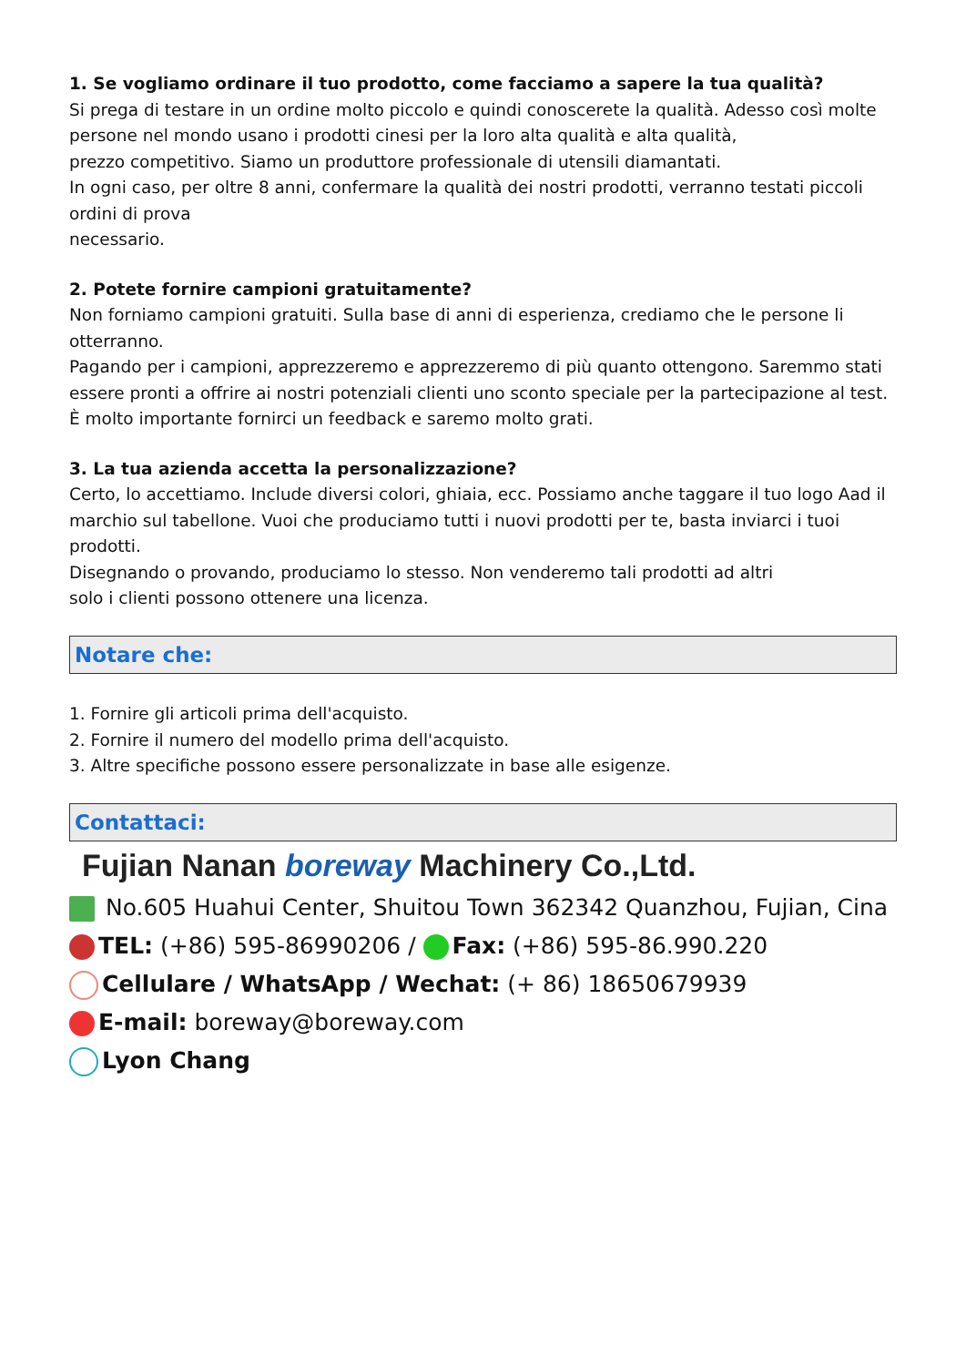1. Se vogliamo ordinare il tuo prodotto, come facciamo a sapere la tua qualità?
Si prega di testare in un ordine molto piccolo e quindi conoscerete la qualità. Adesso così molte persone nel mondo usano i prodotti cinesi per la loro alta qualità e alta qualità,
prezzo competitivo. Siamo un produttore professionale di utensili diamantati.
In ogni caso, per oltre 8 anni, confermare la qualità dei nostri prodotti, verranno testati piccoli ordini di prova
necessario.
2. Potete fornire campioni gratuitamente?
Non forniamo campioni gratuiti. Sulla base di anni di esperienza, crediamo che le persone li otterranno.
Pagando per i campioni, apprezzeremo e apprezzeremo di più quanto ottengono. Saremmo stati
essere pronti a offrire ai nostri potenziali clienti uno sconto speciale per la partecipazione al test.
È molto importante fornirci un feedback e saremo molto grati.
3. La tua azienda accetta la personalizzazione?
Certo, lo accettiamo. Include diversi colori, ghiaia, ecc. Possiamo anche taggare il tuo logo Aad il marchio sul tabellone. Vuoi che produciamo tutti i nuovi prodotti per te, basta inviarci i tuoi prodotti.
Disegnando o provando, produciamo lo stesso. Non venderemo tali prodotti ad altri
solo i clienti possono ottenere una licenza.
Notare che:
1. Fornire gli articoli prima dell'acquisto.
2. Fornire il numero del modello prima dell'acquisto.
3. Altre specifiche possono essere personalizzate in base alle esigenze.
Contattaci:
Fujian Nanan boreway Machinery Co.,Ltd.
No.605 Huahui Center, Shuitou Town 362342 Quanzhou, Fujian, Cina
TEL: (+86) 595-86990206 / Fax: (+86) 595-86.990.220
Cellulare / WhatsApp / Wechat: (+ 86) 18650679939
E-mail: boreway@boreway.com
Lyon Chang